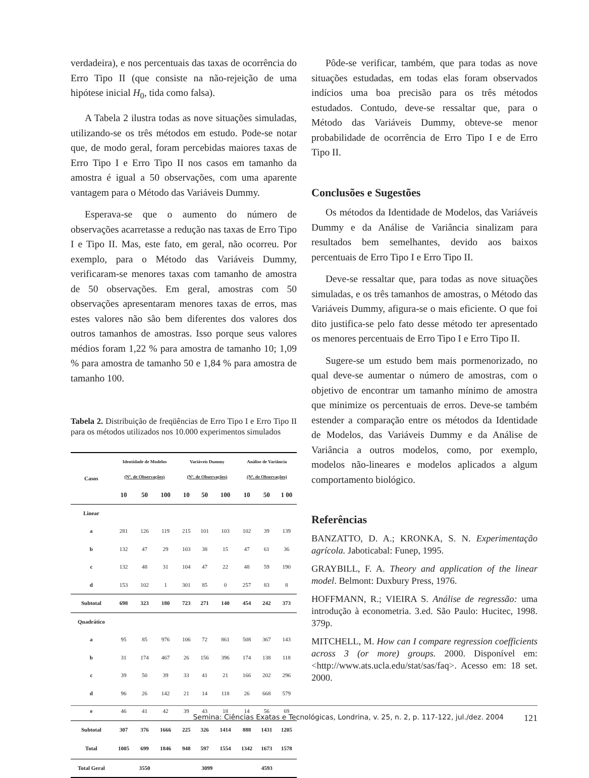verdadeira), e nos percentuais das taxas de ocorrência do Erro Tipo II (que consiste na não-rejeição de uma hipótese inicial H<sub>0</sub>, tida como falsa).
A Tabela 2 ilustra todas as nove situações simuladas, utilizando-se os três métodos em estudo. Pode-se notar que, de modo geral, foram percebidas maiores taxas de Erro Tipo I e Erro Tipo II nos casos em tamanho da amostra é igual a 50 observações, com uma aparente vantagem para o Método das Variáveis Dummy.
Esperava-se que o aumento do número de observações acarretasse a redução nas taxas de Erro Tipo I e Tipo II. Mas, este fato, em geral, não ocorreu. Por exemplo, para o Método das Variáveis Dummy, verificaram-se menores taxas com tamanho de amostra de 50 observações. Em geral, amostras com 50 observações apresentaram menores taxas de erros, mas estes valores não são bem diferentes dos valores dos outros tamanhos de amostras. Isso porque seus valores médios foram 1,22 % para amostra de tamanho 10; 1,09 % para amostra de tamanho 50 e 1,84 % para amostra de tamanho 100.
Tabela 2. Distribuição de freqüências de Erro Tipo I e Erro Tipo II para os métodos utilizados nos 10.000 experimentos simulados
| Casos | Identidade de Modelos (Nº. de Observações) | | | Variáveis Dummy (Nº. de Observações) | | | Análise de Variância (Nº. de Observações) | | |
| --- | --- | --- | --- | --- | --- | --- | --- | --- | --- |
| | 10 | 50 | 100 | 10 | 50 | 100 | 10 | 50 | 1 00 |
| Linear | | | | | | | | | |
| a | 281 | 126 | 119 | 215 | 101 | 103 | 102 | 39 | 139 |
| b | 132 | 47 | 29 | 103 | 38 | 15 | 47 | 61 | 36 |
| c | 132 | 48 | 31 | 104 | 47 | 22 | 48 | 59 | 190 |
| d | 153 | 102 | 1 | 301 | 85 | 0 | 257 | 83 | 8 |
| Subtotal | 698 | 323 | 180 | 723 | 271 | 140 | 454 | 242 | 373 |
| Quadrático | | | | | | | | | |
| a | 95 | 85 | 976 | 106 | 72 | 861 | 508 | 367 | 143 |
| b | 31 | 174 | 467 | 26 | 156 | 396 | 174 | 138 | 118 |
| c | 39 | 50 | 39 | 33 | 41 | 21 | 166 | 202 | 296 |
| d | 96 | 26 | 142 | 21 | 14 | 118 | 26 | 668 | 579 |
| e | 46 | 41 | 42 | 39 | 43 | 18 | 14 | 56 | 69 |
| Subtotal | 307 | 376 | 1666 | 225 | 326 | 1414 | 888 | 1431 | 1205 |
| Total | 1005 | 699 | 1846 | 948 | 597 | 1554 | 1342 | 1673 | 1578 |
| Total Geral | 3550 | | | 3099 | | | 4593 | | |
Pôde-se verificar, também, que para todas as nove situações estudadas, em todas elas foram observados indícios uma boa precisão para os três métodos estudados. Contudo, deve-se ressaltar que, para o Método das Variáveis Dummy, obteve-se menor probabilidade de ocorrência de Erro Tipo I e de Erro Tipo II.
Conclusões e Sugestões
Os métodos da Identidade de Modelos, das Variáveis Dummy e da Análise de Variância sinalizam para resultados bem semelhantes, devido aos baixos percentuais de Erro Tipo I e Erro Tipo II.
Deve-se ressaltar que, para todas as nove situações simuladas, e os três tamanhos de amostras, o Método das Variáveis Dummy, afigura-se o mais eficiente. O que foi dito justifica-se pelo fato desse método ter apresentado os menores percentuais de Erro Tipo I e Erro Tipo II.
Sugere-se um estudo bem mais pormenorizado, no qual deve-se aumentar o número de amostras, com o objetivo de encontrar um tamanho mínimo de amostra que minimize os percentuais de erros. Deve-se também estender a comparação entre os métodos da Identidade de Modelos, das Variáveis Dummy e da Análise de Variância a outros modelos, como, por exemplo, modelos não-lineares e modelos aplicados a algum comportamento biológico.
Referências
BANZATTO, D. A.; KRONKA, S. N. Experimentação agrícola. Jaboticabal: Funep, 1995.
GRAYBILL, F. A. Theory and application of the linear model. Belmont: Duxbury Press, 1976.
HOFFMANN, R.; VIEIRA S. Análise de regressão: uma introdução à econometria. 3.ed. São Paulo: Hucitec, 1998. 379p.
MITCHELL, M. How can I compare regression coefficients across 3 (or more) groups. 2000. Disponível em: <http://www.ats.ucla.edu/stat/sas/faq>. Acesso em: 18 set. 2000.
Semina: Ciências Exatas e Tecnológicas, Londrina, v. 25, n. 2, p. 117-122, jul./dez. 2004 121